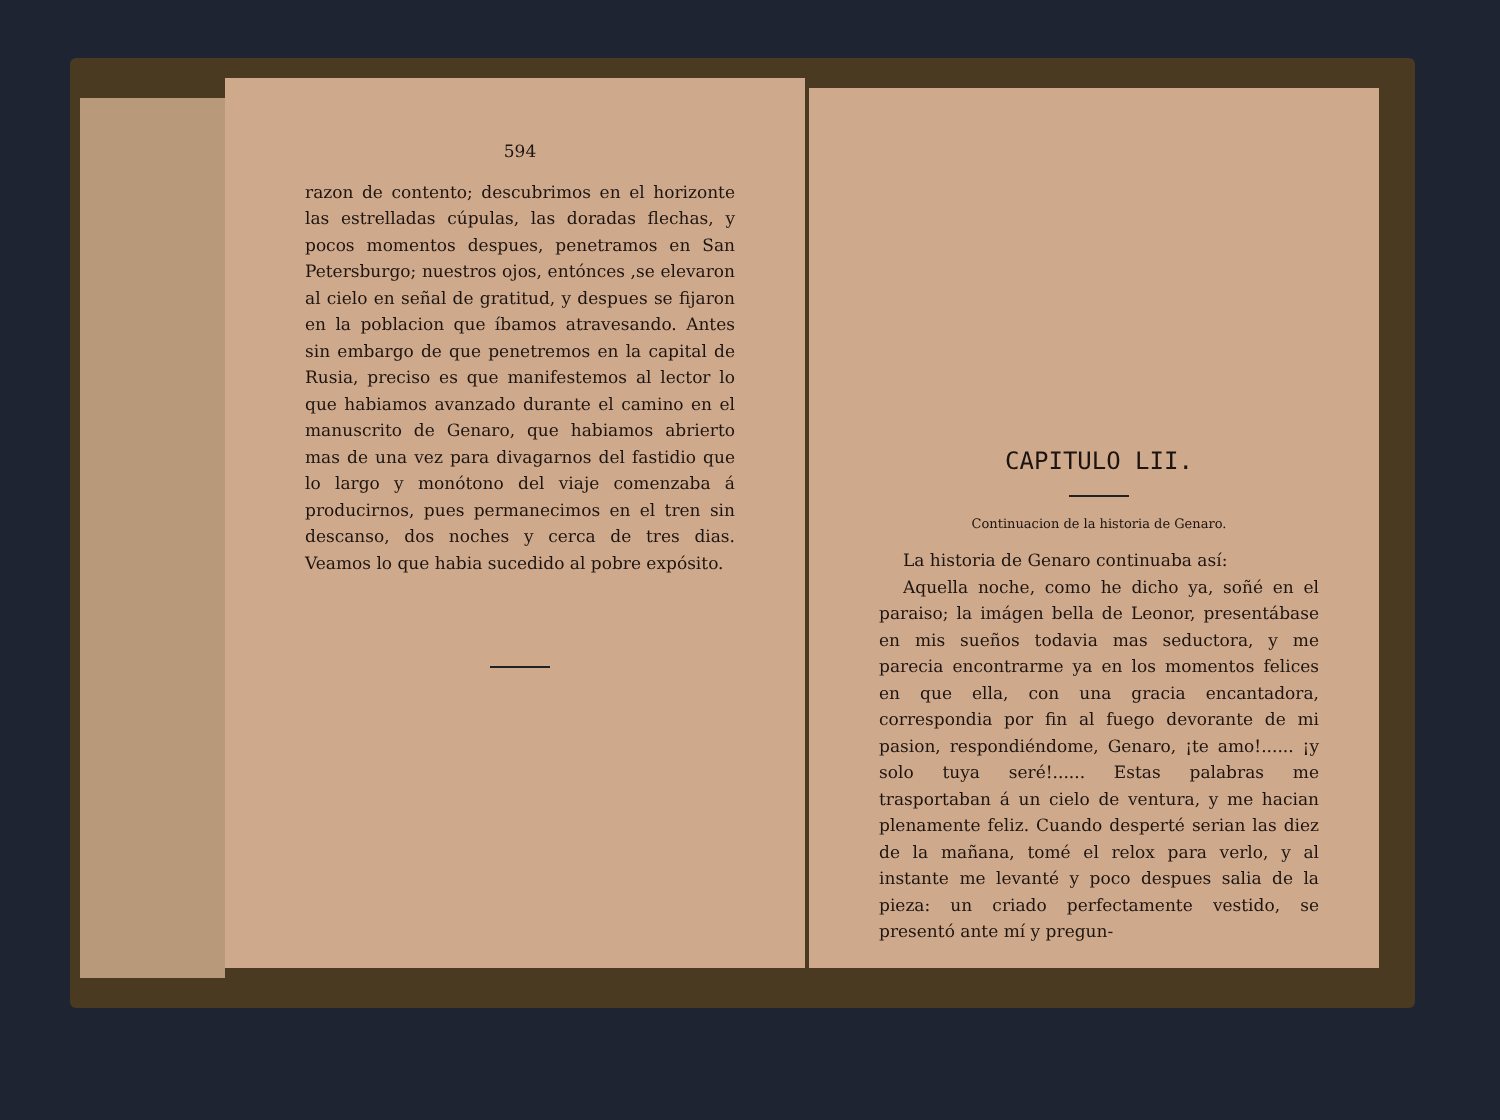594
razon de contento; descubrimos en el horizonte las estrelladas cúpulas, las doradas flechas, y pocos momentos despues, penetramos en San Petersburgo; nuestros ojos, entónces ,se elevaron al cielo en señal de gratitud, y despues se fijaron en la poblacion que íbamos atravesando. Antes sin embargo de que penetremos en la capital de Rusia, preciso es que manifestemos al lector lo que habiamos avanzado durante el camino en el manuscrito de Genaro, que habiamos abrierto mas de una vez para divagarnos del fastidio que lo largo y monótono del viaje comenzaba á producirnos, pues permanecimos en el tren sin descanso, dos noches y cerca de tres dias. Veamos lo que habia sucedido al pobre expósito.
CAPITULO LII.
Continuacion de la historia de Genaro.
La historia de Genaro continuaba así:
Aquella noche, como he dicho ya, soñé en el paraiso; la imágen bella de Leonor, presentábase en mis sueños todavia mas seductora, y me parecia encontrarme ya en los momentos felices en que ella, con una gracia encantadora, correspondia por fin al fuego devorante de mi pasion, respondiéndome, Genaro, ¡te amo!...... ¡y solo tuya seré!...... Estas palabras me trasportaban á un cielo de ventura, y me hacian plenamente feliz. Cuando desperté serian las diez de la mañana, tomé el relox para verlo, y al instante me levanté y poco despues salia de la pieza: un criado perfectamente vestido, se presentó ante mí y pregun-